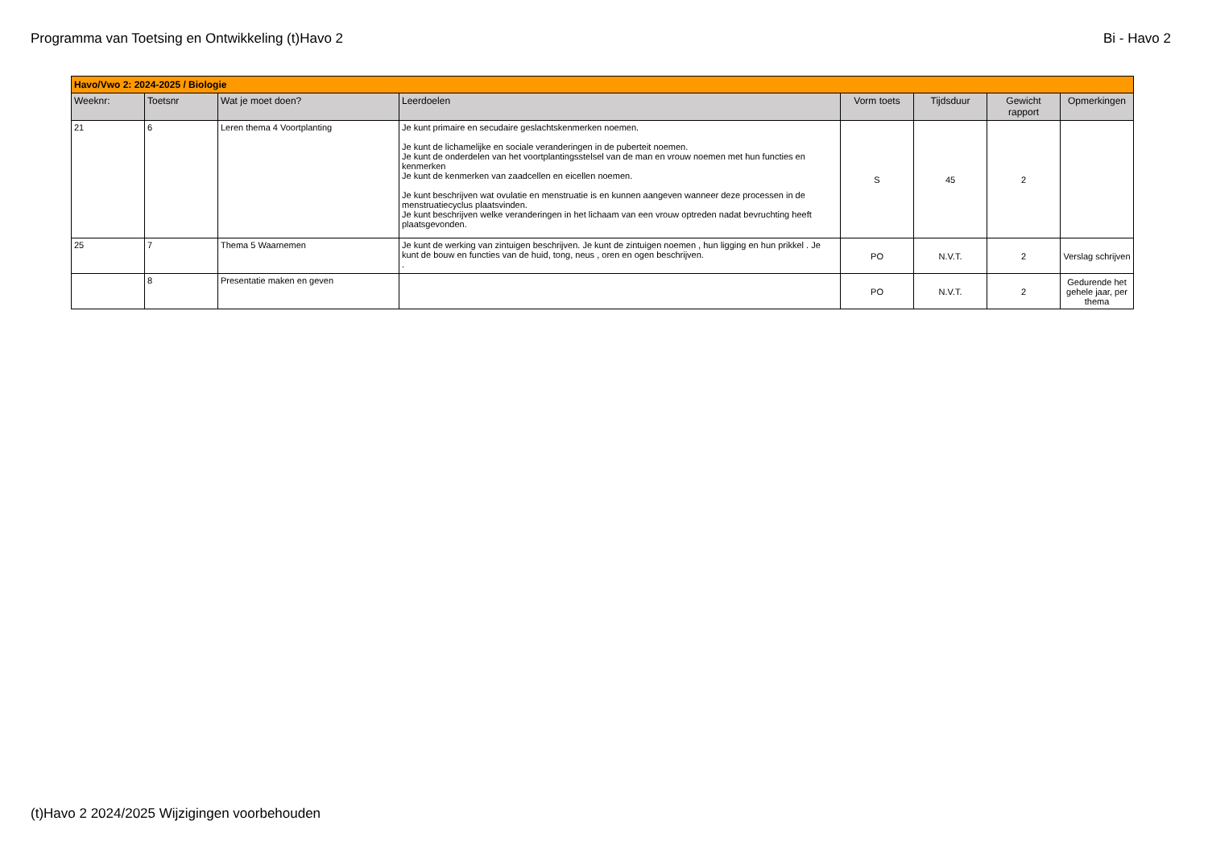Programma van Toetsing en Ontwikkeling (t)Havo 2 Bi - Havo 2
| Havo/Vwo 2: 2024-2025 / Biologie | | | | | | | |
| Weeknr: | Toetsnr | Wat je moet doen? | Leerdoelen | Vorm toets | Tijdsduur | Gewicht rapport | Opmerkingen |
| 21 | 6 | Leren thema 4 Voortplanting | Je kunt primaire en secudaire geslachtskenmerken noemen. Je kunt de lichamelijke en sociale veranderingen in de puberteit noemen. Je kunt de onderdelen van het voortplantingsstelsel van de man en vrouw noemen met hun functies en kenmerken Je kunt de kenmerken van zaadcellen en eicellen noemen. Je kunt beschrijven wat ovulatie en menstruatie is en kunnen aangeven wanneer deze processen in de menstruatiecyclus plaatsvinden. Je kunt beschrijven welke veranderingen in het lichaam van een vrouw optreden nadat bevruchting heeft plaatsgevonden. | S | 45 | 2 | |
| 25 | 7 | Thema 5 Waarnemen | Je kunt de werking van zintuigen beschrijven. Je kunt de zintuigen noemen , hun ligging en hun prikkel . Je kunt de bouw en functies van de huid, tong, neus , oren en ogen beschrijven. . | PO | N.V.T. | 2 | Verslag schrijven |
| | 8 | Presentatie maken en geven | | PO | N.V.T. | 2 | Gedurende het gehele jaar, per thema |
(t)Havo 2 2024/2025 Wijzigingen voorbehouden